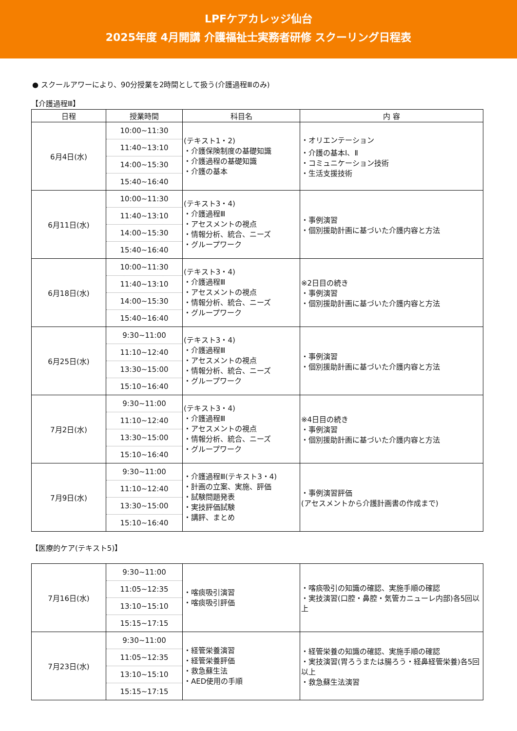LPFケアカレッジ仙台
2025年度 4月開講 介護福祉士実務者研修 スクーリング日程表
● スクールアワーにより、90分授業を2時間として扱う(介護過程Ⅲのみ)
【介護過程Ⅲ】
| 日程 | 授業時間 | 科目名 | 内 容 |
| --- | --- | --- | --- |
| 6月4日(水) | 10:00~11:30 11:40~13:10 14:00~15:30 15:40~16:40 | (テキスト1・2) ・介護保険制度の基礎知識 ・介護過程の基礎知識 ・介護の基本 | ・オリエンテーション ・介護の基本Ⅰ、Ⅱ ・コミュニケーション技術 ・生活支援技術 |
| 6月11日(水) | 10:00~11:30 11:40~13:10 14:00~15:30 15:40~16:40 | (テキスト3・4) ・介護過程Ⅲ ・アセスメントの視点 ・情報分析、統合、ニーズ ・グループワーク | ・事例演習 ・個別援助計画に基づいた介護内容と方法 |
| 6月18日(水) | 10:00~11:30 11:40~13:10 14:00~15:30 15:40~16:40 | (テキスト3・4) ・介護過程Ⅲ ・アセスメントの視点 ・情報分析、統合、ニーズ ・グループワーク | ※2日目の続き ・事例演習 ・個別援助計画に基づいた介護内容と方法 |
| 6月25日(水) | 9:30~11:00 11:10~12:40 13:30~15:00 15:10~16:40 | (テキスト3・4) ・介護過程Ⅲ ・アセスメントの視点 ・情報分析、統合、ニーズ ・グループワーク | ・事例演習 ・個別援助計画に基づいた介護内容と方法 |
| 7月2日(水) | 9:30~11:00 11:10~12:40 13:30~15:00 15:10~16:40 | (テキスト3・4) ・介護過程Ⅲ ・アセスメントの視点 ・情報分析、統合、ニーズ ・グループワーク | ※4日目の続き ・事例演習 ・個別援助計画に基づいた介護内容と方法 |
| 7月9日(水) | 9:30~11:00 11:10~12:40 13:30~15:00 15:10~16:40 | ・介護過程Ⅲ(テキスト3・4) ・計画の立案、実施、評価 ・試験問題発表 ・実技評価試験 ・講評、まとめ | ・事例演習評価 (アセスメントから介護計画書の作成まで) |
【医療的ケア(テキスト5)】
| 7月16日(水) | 9:30~11:00 11:05~12:35 13:10~15:10 15:15~17:15 | ・喀痰吸引演習 ・喀痰吸引評価 | ・喀痰吸引の知識の確認、実施手順の確認 ・実技演習(口腔・鼻腔・気管カニューレ内部)各5回以上 |
| 7月23日(水) | 9:30~11:00 11:05~12:35 13:10~15:10 15:15~17:15 | ・経管栄養演習 ・経管栄養評価 ・救急蘇生法 ・AED使用の手順 | ・経管栄養の知識の確認、実施手順の確認 ・実技演習(胃ろうまたは腸ろう・経鼻経管栄養)各5回以上 ・救急蘇生法演習 |